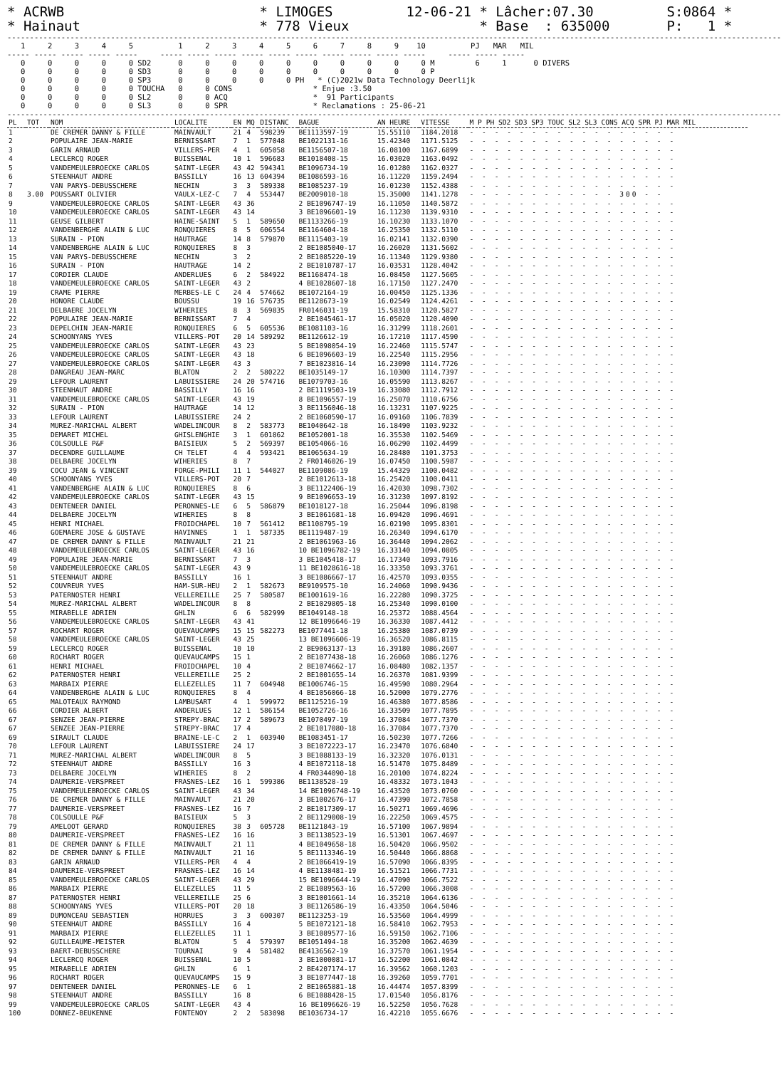* ACRWB                        * LIMOGES         12-06-21 * Lâcher:07.30         S:0864 *
* Hainaut                      * 778 Vieux                * Base  : 635000       P:   1 *
----------------------------------------------------------------------------------------------------------------------------------------------------------------------------
   1     2     3     4     5          1     2     3     4     5     6     7     8     9    10          PJ   MAR   MIL
----- ----- ----- ----- -----     ----- ----- ----- ----- ----- ----- ----- ----- ----- -----     ----- ----- -----
   0     0     0     0     0 SD2      0     0     0     0     0     0     0     0     0     0 M         6     1      0 DIVERS
   0     0     0     0     0 SD3      0     0     0     0     0     0     0     0     0     0 P
   0     0     0     0     0 SP3      0     0     0     0     0 PH   * (C)2021w Data Technology Deerlijk
   0     0     0     0     0 TOUCHA   0     0 CONS                  * Enjue :3.50
   0     0     0     0     0 SL2      0     0 ACQ                   *  91 Participants
   0     0     0     0     0 SL3      0     0 SPR                   * Reclamations : 25-06-21
----------------------------------------------------------------------------------------------------------------------------------------------------------------------------
| PL | TOT | NOM | LOCALITE | EN | MQ | DISTANC | BAGUE | AN HEURE | VITESSE | M P PH SD2 SD3 SP3 TOUC SL2 SL3 CONS ACQ SPR PJ MAR MIL |
| --- | --- | --- | --- | --- | --- | --- | --- | --- | --- | --- |
| 1 | | DE CREMER DANNY & FILLE | MAINVAULT | 21 | 4 | 598239 | BE1113597-19 | 15.55110 | 1184.2018 | - - - - - - - - - - - - - - - - - |
| 2 | | POPULAIRE JEAN-MARIE | BERNISSART | 7 | 1 | 577048 | BE1022131-16 | 15.42340 | 1171.5125 | - - - - - - - - - - - - - - - - - |
| 3 | | GARIN ARNAUD | VILLERS-PER | 4 | 1 | 605058 | BE1156507-18 | 16.08100 | 1167.6899 | - - - - - - - - - - - - - - - - - |
| 4 | | LECLERCQ ROGER | BUISSENAL | 10 | 1 | 596683 | BE1018408-15 | 16.03020 | 1163.0492 | - - - - - - - - - - - - - - - - - |
| 5 | | VANDEMEULEBROECKE CARLOS | SAINT-LEGER | 43 | 42 | 594341 | BE1096734-19 | 16.01280 | 1162.0327 | - - - - - - - - - - - - - - - - - |
| 6 | | STEENHAUT ANDRE | BASSILLY | 16 | 13 | 604394 | BE1086593-16 | 16.11220 | 1159.2494 | - - - - - - - - - - - - - - - - - |
| 7 | | VAN PARYS-DEBUSSCHERE | NECHIN | 3 | 3 | 589338 | BE1085237-19 | 16.01230 | 1152.4388 | - - - - - - - - - - - - - - - - - |
| 8 | 3.00 | POUSSART OLIVIER | VAULX-LEZ-C | 7 | 4 | 553447 | BE2009010-18 | 15.35000 | 1141.1278 | - - - - - - - - - - - - 300 - - |
| 9 | | VANDEMEULEBROECKE CARLOS | SAINT-LEGER | 43 | 36 | | 2 BE1096747-19 | 16.11050 | 1140.5872 | - - - - - - - - - - - - - - - - - |
| 10 | | VANDEMEULEBROECKE CARLOS | SAINT-LEGER | 43 | 14 | | 3 BE1096601-19 | 16.11230 | 1139.9310 | - - - - - - - - - - - - - - - - - |
| 11 | | GEUSE GILBERT | HAINE-SAINT | 5 | 1 | 589650 | BE1133266-19 | 16.10230 | 1133.1070 | - - - - - - - - - - - - - - - - - |
| 12 | | VANDENBERGHE ALAIN & LUC | RONQUIERES | 8 | 5 | 606554 | BE1164604-18 | 16.25350 | 1132.5110 | - - - - - - - - - - - - - - - - - |
| 13 | | SURAIN - PION | HAUTRAGE | 14 | 8 | 579870 | BE1115403-19 | 16.02141 | 1132.0390 | - - - - - - - - - - - - - - - - - |
| 14 | | VANDENBERGHE ALAIN & LUC | RONQUIERES | 8 | 3 | | 2 BE1085040-17 | 16.26020 | 1131.5602 | - - - - - - - - - - - - - - - - - |
| 15 | | VAN PARYS-DEBUSSCHERE | NECHIN | 3 | 2 | | 2 BE1085220-19 | 16.11340 | 1129.9380 | - - - - - - - - - - - - - - - - - |
| 16 | | SURAIN - PION | HAUTRAGE | 14 | 2 | | 2 BE1010787-17 | 16.03531 | 1128.4042 | - - - - - - - - - - - - - - - - - |
| 17 | | CORDIER CLAUDE | ANDERLUES | 6 | 2 | 584922 | BE1168474-18 | 16.08450 | 1127.5605 | - - - - - - - - - - - - - - - - - |
| 18 | | VANDEMEULEBROECKE CARLOS | SAINT-LEGER | 43 | 2 | | 4 BE1028607-18 | 16.17150 | 1127.2470 | - - - - - - - - - - - - - - - - - |
| 19 | | CRAME PIERRE | MERBES-LE C | 24 | 4 | 574662 | BE1072164-19 | 16.00450 | 1125.1336 | - - - - - - - - - - - - - - - - - |
| 20 | | HONORE CLAUDE | BOUSSU | 19 | 16 | 576735 | BE1128673-19 | 16.02549 | 1124.4261 | - - - - - - - - - - - - - - - - - |
| 21 | | DELBAERE JOCELYN | WIHERIES | 8 | 3 | 569835 | FR0146031-19 | 15.58310 | 1120.5827 | - - - - - - - - - - - - - - - - - |
| 22 | | POPULAIRE JEAN-MARIE | BERNISSART | 7 | 4 | | 2 BE1045461-17 | 16.05020 | 1120.4090 | - - - - - - - - - - - - - - - - - |
| 23 | | DEPELCHIN JEAN-MARIE | RONQUIERES | 6 | 5 | 605536 | BE1081103-16 | 16.31299 | 1118.2601 | - - - - - - - - - - - - - - - - - |
| 24 | | SCHOONYANS YVES | VILLERS-POT | 20 | 14 | 589292 | BE1126612-19 | 16.17210 | 1117.4590 | - - - - - - - - - - - - - - - - - |
| 25 | | VANDEMEULEBROECKE CARLOS | SAINT-LEGER | 43 | 23 | | 5 BE1098054-19 | 16.22460 | 1115.5747 | - - - - - - - - - - - - - - - - - |
| 26 | | VANDEMEULEBROECKE CARLOS | SAINT-LEGER | 43 | 18 | | 6 BE1096603-19 | 16.22540 | 1115.2956 | - - - - - - - - - - - - - - - - - |
| 27 | | VANDEMEULEBROECKE CARLOS | SAINT-LEGER | 43 | 3 | | 7 BE1023816-14 | 16.23090 | 1114.7726 | - - - - - - - - - - - - - - - - - |
| 28 | | DANGREAU JEAN-MARC | BLATON | 2 | 2 | 580222 | BE1035149-17 | 16.10300 | 1114.7397 | - - - - - - - - - - - - - - - - - |
| 29 | | LEFOUR LAURENT | LABUISSIERE | 24 | 20 | 574716 | BE1079703-16 | 16.05590 | 1113.8267 | - - - - - - - - - - - - - - - - - |
| 30 | | STEENHAUT ANDRE | BASSILLY | 16 | 16 | | 2 BE1119503-19 | 16.33080 | 1112.7912 | - - - - - - - - - - - - - - - - - |
| 31 | | VANDEMEULEBROECKE CARLOS | SAINT-LEGER | 43 | 19 | | 8 BE1096557-19 | 16.25070 | 1110.6756 | - - - - - - - - - - - - - - - - - |
| 32 | | SURAIN - PION | HAUTRAGE | 14 | 12 | | 3 BE1156046-18 | 16.13231 | 1107.9225 | - - - - - - - - - - - - - - - - - |
| 33 | | LEFOUR LAURENT | LABUISSIERE | 24 | 2 | | 2 BE1060590-17 | 16.09160 | 1106.7839 | - - - - - - - - - - - - - - - - - |
| 34 | | MUREZ-MARICHAL ALBERT | WADELINCOUR | 8 | 2 | 583773 | BE1040642-18 | 16.18490 | 1103.9232 | - - - - - - - - - - - - - - - - - |
| 35 | | DEMARET MICHEL | GHISLENGHIE | 3 | 1 | 601862 | BE1052001-18 | 16.35530 | 1102.5469 | - - - - - - - - - - - - - - - - - |
| 36 | | COLSOULLE P&F | BAISIEUX | 5 | 2 | 569397 | BE1054066-16 | 16.06290 | 1102.4499 | - - - - - - - - - - - - - - - - - |
| 37 | | DECENDRE GUILLAUME | CH TELET | 4 | 4 | 593421 | BE1065634-19 | 16.28480 | 1101.3753 | - - - - - - - - - - - - - - - - - |
| 38 | | DELBAERE JOCELYN | WIHERIES | 8 | 7 | | 2 FR0146026-19 | 16.07450 | 1100.5987 | - - - - - - - - - - - - - - - - - |
| 39 | | COCU JEAN & VINCENT | FORGE-PHILI | 11 | 1 | 544027 | BE1109086-19 | 15.44329 | 1100.0482 | - - - - - - - - - - - - - - - - - |
| 40 | | SCHOONYANS YVES | VILLERS-POT | 20 | 7 | | 2 BE1012613-18 | 16.25420 | 1100.0411 | - - - - - - - - - - - - - - - - - |
| 41 | | VANDENBERGHE ALAIN & LUC | RONQUIERES | 8 | 6 | | 3 BE1122406-19 | 16.42030 | 1098.7302 | - - - - - - - - - - - - - - - - - |
| 42 | | VANDEMEULEBROECKE CARLOS | SAINT-LEGER | 43 | 15 | | 9 BE1096653-19 | 16.31230 | 1097.8192 | - - - - - - - - - - - - - - - - - |
| 43 | | DENTENEER DANIEL | PERONNES-LE | 6 | 5 | 586879 | BE1018127-18 | 16.25044 | 1096.8198 | - - - - - - - - - - - - - - - - - |
| 44 | | DELBAERE JOCELYN | WIHERIES | 8 | 8 | | 3 BE1061681-18 | 16.09420 | 1096.4691 | - - - - - - - - - - - - - - - - - |
| 45 | | HENRI MICHAEL | FROIDCHAPEL | 10 | 7 | 561412 | BE1108795-19 | 16.02190 | 1095.8301 | - - - - - - - - - - - - - - - - - |
| 46 | | GOEMAERE JOSE & GUSTAVE | HAVINNES | 1 | 1 | 587335 | BE1119487-19 | 16.26340 | 1094.6170 | - - - - - - - - - - - - - - - - - |
| 47 | | DE CREMER DANNY & FILLE | MAINVAULT | 21 | 21 | | 2 BE1061963-16 | 16.36440 | 1094.2062 | - - - - - - - - - - - - - - - - - |
| 48 | | VANDEMEULEBROECKE CARLOS | SAINT-LEGER | 43 | 16 | | 10 BE1096782-19 | 16.33140 | 1094.0805 | - - - - - - - - - - - - - - - - - |
| 49 | | POPULAIRE JEAN-MARIE | BERNISSART | 7 | 3 | | 3 BE1045418-17 | 16.17340 | 1093.7916 | - - - - - - - - - - - - - - - - - |
| 50 | | VANDEMEULEBROECKE CARLOS | SAINT-LEGER | 43 | 9 | | 11 BE1028616-18 | 16.33350 | 1093.3761 | - - - - - - - - - - - - - - - - - |
| 51 | | STEENHAUT ANDRE | BASSILLY | 16 | 1 | | 3 BE1086667-17 | 16.42570 | 1093.0355 | - - - - - - - - - - - - - - - - - |
| 52 | | COUVREUR YVES | HAM-SUR-HEU | 2 | 1 | 582673 | BE9109575-10 | 16.24060 | 1090.9436 | - - - - - - - - - - - - - - - - - |
| 53 | | PATERNOSTER HENRI | VELLEREILLE | 25 | 7 | 580587 | BE1001619-16 | 16.22280 | 1090.3725 | - - - - - - - - - - - - - - - - - |
| 54 | | MUREZ-MARICHAL ALBERT | WADELINCOUR | 8 | 8 | | 2 BE1029805-18 | 16.25340 | 1090.0100 | - - - - - - - - - - - - - - - - - |
| 55 | | MIRABELLE ADRIEN | GHLIN | 6 | 6 | 582999 | BE1049148-18 | 16.25372 | 1088.4564 | - - - - - - - - - - - - - - - - - |
| 56 | | VANDEMEULEBROECKE CARLOS | SAINT-LEGER | 43 | 41 | | 12 BE1096646-19 | 16.36330 | 1087.4412 | - - - - - - - - - - - - - - - - - |
| 57 | | ROCHART ROGER | QUEVAUCAMPS | 15 | 15 | 582273 | BE1077441-18 | 16.25380 | 1087.0739 | - - - - - - - - - - - - - - - - - |
| 58 | | VANDEMEULEBROECKE CARLOS | SAINT-LEGER | 43 | 25 | | 13 BE1096606-19 | 16.36520 | 1086.8115 | - - - - - - - - - - - - - - - - - |
| 59 | | LECLERCQ ROGER | BUISSENAL | 10 | 10 | | 2 BE9063137-13 | 16.39180 | 1086.2607 | - - - - - - - - - - - - - - - - - |
| 60 | | ROCHART ROGER | QUEVAUCAMPS | 15 | 1 | | 2 BE1077438-18 | 16.26060 | 1086.1276 | - - - - - - - - - - - - - - - - - |
| 61 | | HENRI MICHAEL | FROIDCHAPEL | 10 | 4 | | 2 BE1074662-17 | 16.08480 | 1082.1357 | - - - - - - - - - - - - - - - - - |
| 62 | | PATERNOSTER HENRI | VELLEREILLE | 25 | 2 | | 2 BE1001655-14 | 16.26370 | 1081.9399 | - - - - - - - - - - - - - - - - - |
| 63 | | MARBAIX PIERRE | ELLEZELLES | 11 | 7 | 604948 | BE1006746-15 | 16.49590 | 1080.2964 | - - - - - - - - - - - - - - - - - |
| 64 | | VANDENBERGHE ALAIN & LUC | RONQUIERES | 8 | 4 | | 4 BE1056066-18 | 16.52000 | 1079.2776 | - - - - - - - - - - - - - - - - - |
| 65 | | MALOTEAUX RAYMOND | LAMBUSART | 4 | 1 | 599972 | BE1125216-19 | 16.46380 | 1077.8586 | - - - - - - - - - - - - - - - - - |
| 66 | | CORDIER ALBERT | ANDERLUES | 12 | 1 | 586154 | BE1052726-16 | 16.33509 | 1077.7895 | - - - - - - - - - - - - - - - - - |
| 67 | | SENZEE JEAN-PIERRE | STREPY-BRAC | 17 | 2 | 589673 | BE1070497-19 | 16.37084 | 1077.7370 | - - - - - - - - - - - - - - - - - |
| 67 | | SENZEE JEAN-PIERRE | STREPY-BRAC | 17 | 4 | | 2 BE1017080-18 | 16.37084 | 1077.7370 | - - - - - - - - - - - - - - - - - |
| 69 | | SIRAULT CLAUDE | BRAINE-LE-C | 2 | 1 | 603940 | BE1083451-17 | 16.50230 | 1077.7266 | - - - - - - - - - - - - - - - - - |
| 70 | | LEFOUR LAURENT | LABUISSIERE | 24 | 17 | | 3 BE1072223-17 | 16.23470 | 1076.6840 | - - - - - - - - - - - - - - - - - |
| 71 | | MUREZ-MARICHAL ALBERT | WADELINCOUR | 8 | 5 | | 3 BE1088133-19 | 16.32320 | 1076.0131 | - - - - - - - - - - - - - - - - - |
| 72 | | STEENHAUT ANDRE | BASSILLY | 16 | 3 | | 4 BE1072118-18 | 16.51470 | 1075.8489 | - - - - - - - - - - - - - - - - - |
| 73 | | DELBAERE JOCELYN | WIHERIES | 8 | 2 | | 4 FR0344090-18 | 16.20100 | 1074.8224 | - - - - - - - - - - - - - - - - - |
| 74 | | DAUMERIE-VERSPREET | FRASNES-LEZ | 16 | 1 | 599386 | BE1138528-19 | 16.48332 | 1073.1043 | - - - - - - - - - - - - - - - - - |
| 75 | | VANDEMEULEBROECKE CARLOS | SAINT-LEGER | 43 | 34 | | 14 BE1096748-19 | 16.43520 | 1073.0760 | - - - - - - - - - - - - - - - - - |
| 76 | | DE CREMER DANNY & FILLE | MAINVAULT | 21 | 20 | | 3 BE1002676-17 | 16.47390 | 1072.7858 | - - - - - - - - - - - - - - - - - |
| 77 | | DAUMERIE-VERSPREET | FRASNES-LEZ | 16 | 7 | | 2 BE1017309-17 | 16.50271 | 1069.4696 | - - - - - - - - - - - - - - - - - |
| 78 | | COLSOULLE P&F | BAISIEUX | 5 | 3 | | 2 BE1129008-19 | 16.22250 | 1069.4575 | - - - - - - - - - - - - - - - - - |
| 79 | | AMELOOT GERARD | RONQUIERES | 38 | 3 | 605728 | BE1121843-19 | 16.57100 | 1067.9894 | - - - - - - - - - - - - - - - - - |
| 80 | | DAUMERIE-VERSPREET | FRASNES-LEZ | 16 | 16 | | 3 BE1138523-19 | 16.51301 | 1067.4697 | - - - - - - - - - - - - - - - - - |
| 81 | | DE CREMER DANNY & FILLE | MAINVAULT | 21 | 11 | | 4 BE1049658-18 | 16.50420 | 1066.9502 | - - - - - - - - - - - - - - - - - |
| 82 | | DE CREMER DANNY & FILLE | MAINVAULT | 21 | 16 | | 5 BE1113346-19 | 16.50440 | 1066.8868 | - - - - - - - - - - - - - - - - - |
| 83 | | GARIN ARNAUD | VILLERS-PER | 4 | 4 | | 2 BE1066419-19 | 16.57090 | 1066.8395 | - - - - - - - - - - - - - - - - - |
| 84 | | DAUMERIE-VERSPREET | FRASNES-LEZ | 16 | 14 | | 4 BE1138481-19 | 16.51521 | 1066.7731 | - - - - - - - - - - - - - - - - - |
| 85 | | VANDEMEULEBROECKE CARLOS | SAINT-LEGER | 43 | 29 | | 15 BE1096644-19 | 16.47090 | 1066.7522 | - - - - - - - - - - - - - - - - - |
| 86 | | MARBAIX PIERRE | ELLEZELLES | 11 | 5 | | 2 BE1089563-16 | 16.57200 | 1066.3008 | - - - - - - - - - - - - - - - - - |
| 87 | | PATERNOSTER HENRI | VELLEREILLE | 25 | 6 | | 3 BE1001661-14 | 16.35210 | 1064.6136 | - - - - - - - - - - - - - - - - - |
| 88 | | SCHOONYANS YVES | VILLERS-POT | 20 | 18 | | 3 BE1126586-19 | 16.43350 | 1064.5046 | - - - - - - - - - - - - - - - - - |
| 89 | | DUMONCEAU SEBASTIEN | HORRUES | 3 | 3 | 600307 | BE1123253-19 | 16.53560 | 1064.4999 | - - - - - - - - - - - - - - - - - |
| 90 | | STEENHAUT ANDRE | BASSILLY | 16 | 4 | | 5 BE1072121-18 | 16.58410 | 1062.7953 | - - - - - - - - - - - - - - - - - |
| 91 | | MARBAIX PIERRE | ELLEZELLES | 11 | 1 | | 3 BE1089577-16 | 16.59150 | 1062.7106 | - - - - - - - - - - - - - - - - - |
| 92 | | GUILLEAUME-MEISTER | BLATON | 5 | 4 | 579397 | BE1051494-18 | 16.35200 | 1062.4639 | - - - - - - - - - - - - - - - - - |
| 93 | | BAERT-DEBUSSCHERE | TOURNAI | 9 | 4 | 581482 | BE4136562-19 | 16.37570 | 1061.1954 | - - - - - - - - - - - - - - - - - |
| 94 | | LECLERCQ ROGER | BUISSENAL | 10 | 5 | | 3 BE1000081-17 | 16.52200 | 1061.0842 | - - - - - - - - - - - - - - - - - |
| 95 | | MIRABELLE ADRIEN | GHLIN | 6 | 1 | | 2 BE4207174-17 | 16.39562 | 1060.1203 | - - - - - - - - - - - - - - - - - |
| 96 | | ROCHART ROGER | QUEVAUCAMPS | 15 | 9 | | 3 BE1077447-18 | 16.39260 | 1059.7701 | - - - - - - - - - - - - - - - - - |
| 97 | | DENTENEER DANIEL | PERONNES-LE | 6 | 1 | | 2 BE1065881-18 | 16.44474 | 1057.8399 | - - - - - - - - - - - - - - - - - |
| 98 | | STEENHAUT ANDRE | BASSILLY | 16 | 8 | | 6 BE1088428-15 | 17.01540 | 1056.8176 | - - - - - - - - - - - - - - - - - |
| 99 | | VANDEMEULEBROECKE CARLOS | SAINT-LEGER | 43 | 4 | | 16 BE1096626-19 | 16.52250 | 1056.7628 | - - - - - - - - - - - - - - - - - |
| 100 | | DONNEZ-BEUKENNE | FONTENOY | 2 | 2 | 583098 | BE1036734-17 | 16.42210 | 1055.6676 | - - - - - - - - - - - - - - - - - |